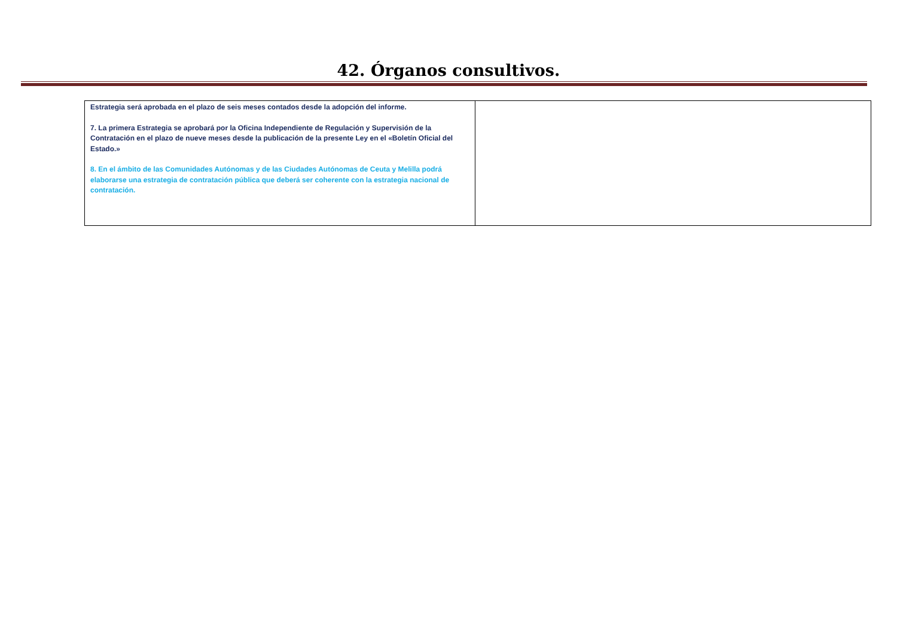42. Órganos consultivos.
| Estrategia será aprobada en el plazo de seis meses contados desde la adopción del informe. 7. La primera Estrategia se aprobará por la Oficina Independiente de Regulación y Supervisión de la Contratación en el plazo de nueve meses desde la publicación de la presente Ley en el «Boletín Oficial del Estado.» 8. En el ámbito de las Comunidades Autónomas y de las Ciudades Autónomas de Ceuta y Melilla podrá elaborarse una estrategia de contratación pública que deberá ser coherente con la estrategia nacional de contratación. | |